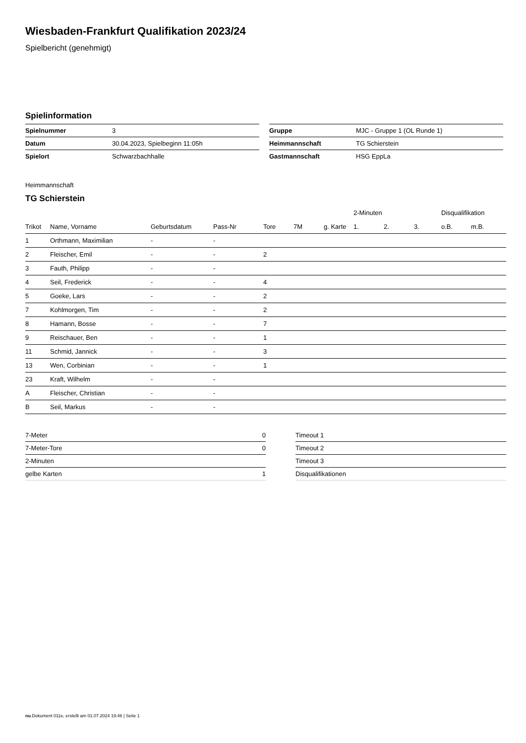Wiesbaden-Frankfurt Qualifikation 2023/24
Spielbericht (genehmigt)
Spielinformation
| Spielnummer | 3 |
| Datum | 30.04.2023, Spielbeginn 11:05h |
| Spielort | Schwarzbachhalle |
| Gruppe | MJC - Gruppe 1 (OL Runde 1) |
| Heimmannschaft | TG Schierstein |
| Gastmannschaft | HSG EppLa |
Heimmannschaft
TG Schierstein
| | | | | | | | 2-Minuten | | | Disqualifikation | |
| --- | --- | --- | --- | --- | --- | --- | --- | --- | --- | --- | --- |
| Trikot | Name, Vorname | Geburtsdatum | Pass-Nr | Tore | 7M | g. Karte | 1. | 2. | 3. | o.B. | m.B. |
| 1 | Orthmann, Maximilian | - | - | | | | | | | | |
| 2 | Fleischer, Emil | - | - | 2 | | | | | | | |
| 3 | Fauth, Philipp | - | - | | | | | | | | |
| 4 | Seil, Frederick | - | - | 4 | | | | | | | |
| 5 | Goeke, Lars | - | - | 2 | | | | | | | |
| 7 | Kohlmorgen, Tim | - | - | 2 | | | | | | | |
| 8 | Hamann, Bosse | - | - | 7 | | | | | | | |
| 9 | Reischauer, Ben | - | - | 1 | | | | | | | |
| 11 | Schmid, Jannick | - | - | 3 | | | | | | | |
| 13 | Wen, Corbinian | - | - | 1 | | | | | | | |
| 23 | Kraft, Wilhelm | - | - | | | | | | | | |
| A | Fleischer, Christian | - | - | | | | | | | | |
| B | Seil, Markus | - | - | | | | | | | | |
| 7-Meter | 0 |
| 7-Meter-Tore | 0 |
| 2-Minuten | |
| gelbe Karten | 1 |
| Timeout 1 |
| Timeout 2 |
| Timeout 3 |
| Disqualifikationen |
nu.Dokument 011e, erstellt am 01.07.2024 19:46 | Seite 1